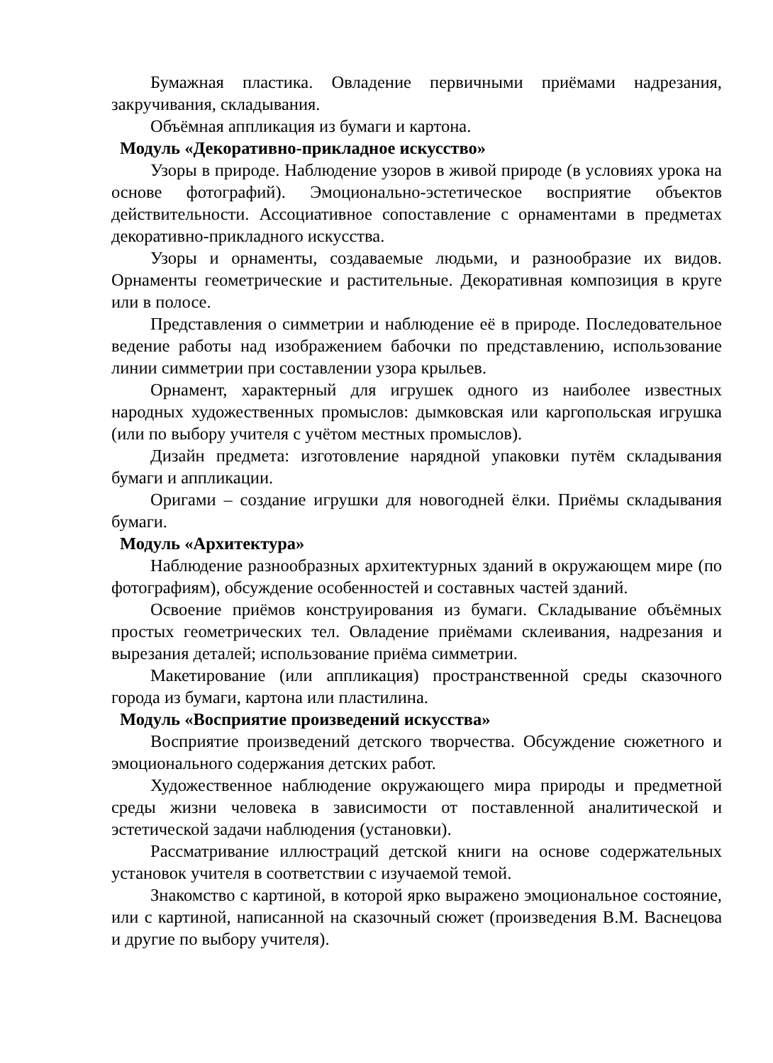Бумажная пластика. Овладение первичными приёмами надрезания, закручивания, складывания.
Объёмная аппликация из бумаги и картона.
Модуль «Декоративно-прикладное искусство»
Узоры в природе. Наблюдение узоров в живой природе (в условиях урока на основе фотографий). Эмоционально-эстетическое восприятие объектов действительности. Ассоциативное сопоставление с орнаментами в предметах декоративно-прикладного искусства.
Узоры и орнаменты, создаваемые людьми, и разнообразие их видов. Орнаменты геометрические и растительные. Декоративная композиция в круге или в полосе.
Представления о симметрии и наблюдение её в природе. Последовательное ведение работы над изображением бабочки по представлению, использование линии симметрии при составлении узора крыльев.
Орнамент, характерный для игрушек одного из наиболее известных народных художественных промыслов: дымковская или каргопольская игрушка (или по выбору учителя с учётом местных промыслов).
Дизайн предмета: изготовление нарядной упаковки путём складывания бумаги и аппликации.
Оригами – создание игрушки для новогодней ёлки. Приёмы складывания бумаги.
Модуль «Архитектура»
Наблюдение разнообразных архитектурных зданий в окружающем мире (по фотографиям), обсуждение особенностей и составных частей зданий.
Освоение приёмов конструирования из бумаги. Складывание объёмных простых геометрических тел. Овладение приёмами склеивания, надрезания и вырезания деталей; использование приёма симметрии.
Макетирование (или аппликация) пространственной среды сказочного города из бумаги, картона или пластилина.
Модуль «Восприятие произведений искусства»
Восприятие произведений детского творчества. Обсуждение сюжетного и эмоционального содержания детских работ.
Художественное наблюдение окружающего мира природы и предметной среды жизни человека в зависимости от поставленной аналитической и эстетической задачи наблюдения (установки).
Рассматривание иллюстраций детской книги на основе содержательных установок учителя в соответствии с изучаемой темой.
Знакомство с картиной, в которой ярко выражено эмоциональное состояние, или с картиной, написанной на сказочный сюжет (произведения В.М. Васнецова и другие по выбору учителя).